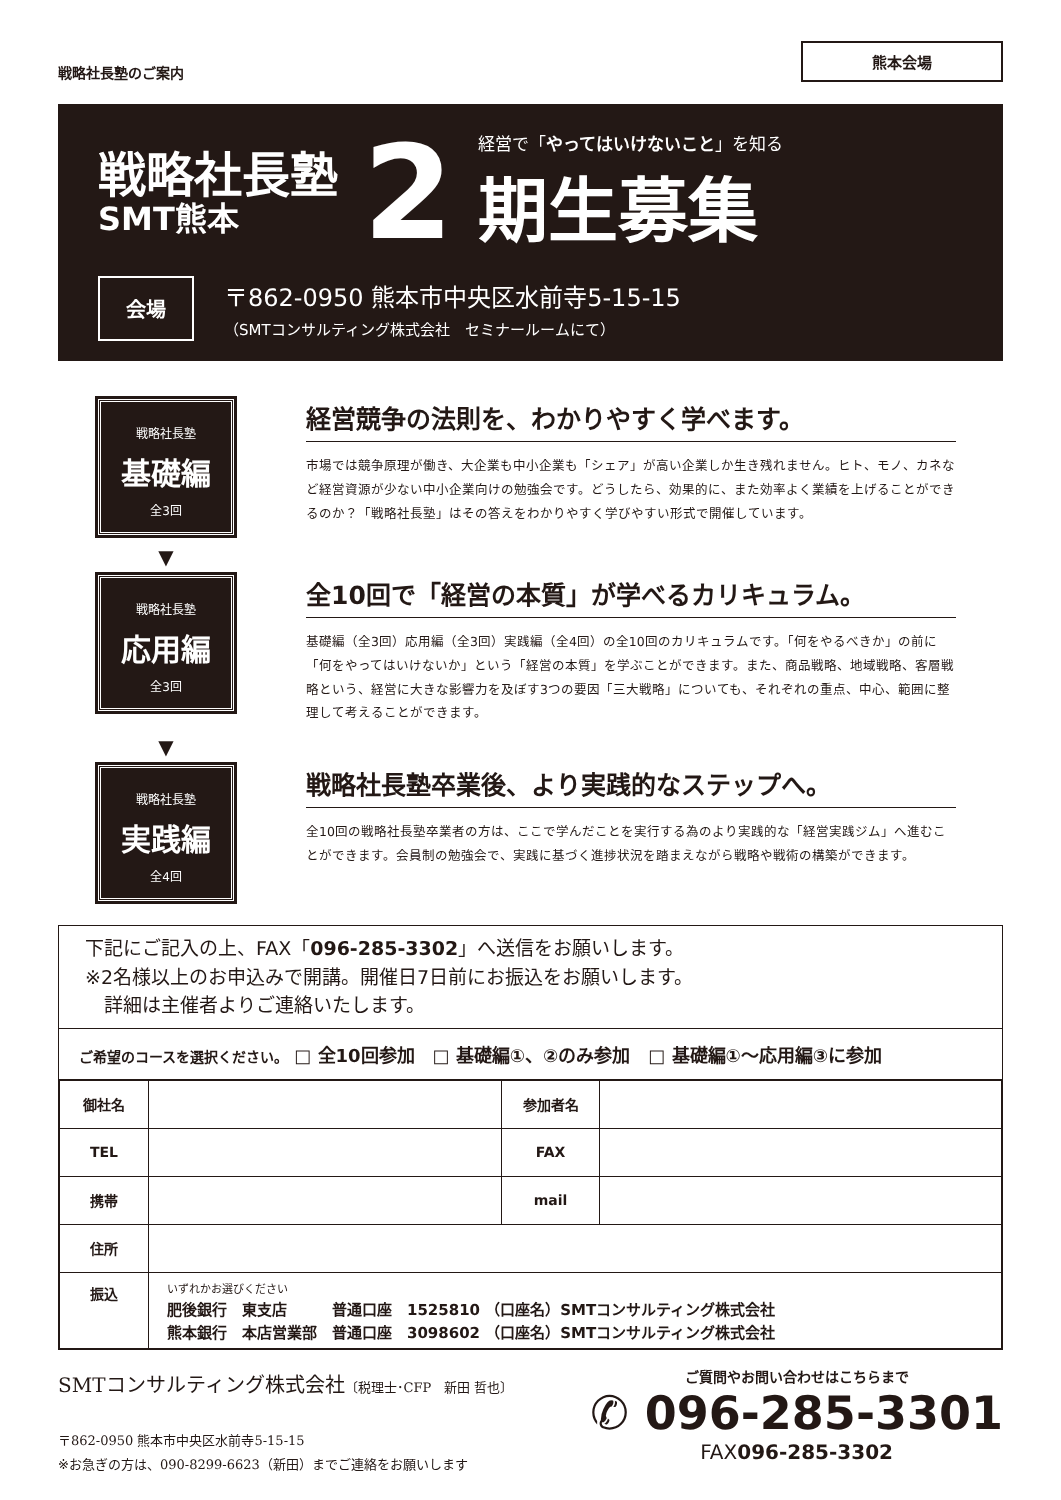戦略社長塾のご案内
熊本会場
戦略社長塾
SMT熊本
2
経営で「やってはいけないこと」を知る
期生募集
会場
〒862-0950 熊本市中央区水前寺5-15-15
（SMTコンサルティング株式会社　セミナールームにて）
戦略社長塾
基礎編
全3回
経営競争の法則を、わかりやすく学べます。
市場では競争原理が働き、大企業も中小企業も「シェア」が高い企業しか生き残れません。ヒト、モノ、カネなど経営資源が少ない中小企業向けの勉強会です。どうしたら、効果的に、また効率よく業績を上げることができるのか？「戦略社長塾」はその答えをわかりやすく学びやすい形式で開催しています。
▼
戦略社長塾
応用編
全3回
全10回で「経営の本質」が学べるカリキュラム。
基礎編（全3回）応用編（全3回）実践編（全4回）の全10回のカリキュラムです。「何をやるべきか」の前に「何をやってはいけないか」という「経営の本質」を学ぶことができます。また、商品戦略、地域戦略、客層戦略という、経営に大きな影響力を及ぼす3つの要因「三大戦略」についても、それぞれの重点、中心、範囲に整理して考えることができます。
▼
戦略社長塾
実践編
全4回
戦略社長塾卒業後、より実践的なステップへ。
全10回の戦略社長塾卒業者の方は、ここで学んだことを実行する為のより実践的な「経営実践ジム」へ進むことができます。会員制の勉強会で、実践に基づく進捗状況を踏まえながら戦略や戦術の構築ができます。
下記にご記入の上、FAX「096-285-3302」へ送信をお願いします。
※2名様以上のお申込みで開講。開催日7日前にお振込をお願いします。
　詳細は主催者よりご連絡いたします。
ご希望のコースを選択ください。 □ 全10回参加　□ 基礎編①、②のみ参加　□ 基礎編①～応用編③に参加
| 御社名 | | 参加者名 | |
| TEL | | FAX | |
| 携帯 | | mail | |
| 住所 | | | |
| 振込 | いずれかお選びください 肥後銀行 東支店 普通口座 1525810 （口座名）SMTコンサルティング株式会社 熊本銀行 本店営業部 普通口座 3098602 （口座名）SMTコンサルティング株式会社 | | |
SMTコンサルティング株式会社〔税理士･CFP　新田 哲也〕
〒862-0950 熊本市中央区水前寺5-15-15
※お急ぎの方は、090-8299-6623（新田）までご連絡をお願いします
ご質問やお問い合わせはこちらまで
✆ 096-285-3301
FAX096-285-3302